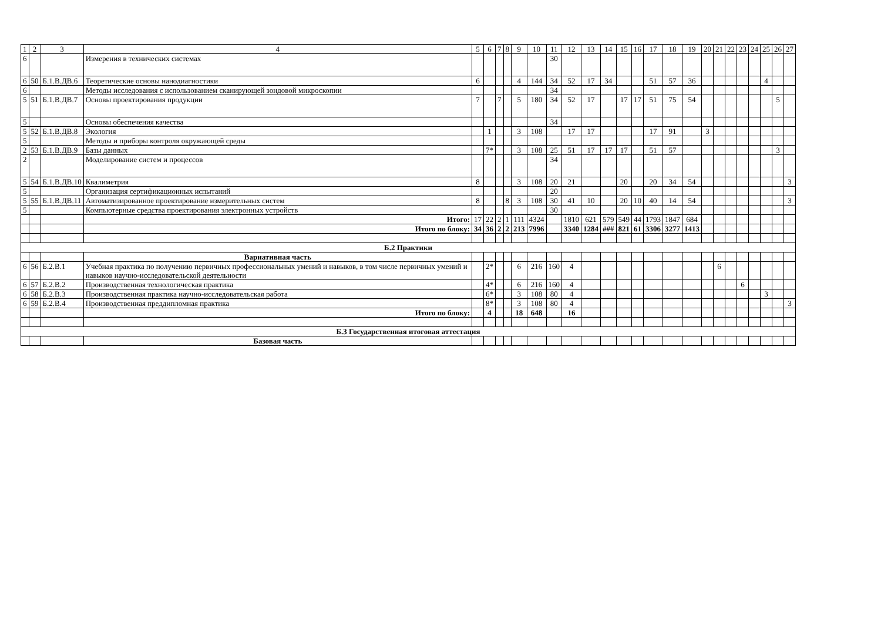| 1 | 2 | 3 | 4 | 5 | 6 | 7 | 8 | 9 | 10 | 11 | 12 | 13 | 14 | 15 | 16 | 17 | 18 | 19 | 20 | 21 | 22 | 23 | 24 | 25 | 26 | 27 |
| --- | --- | --- | --- | --- | --- | --- | --- | --- | --- | --- | --- | --- | --- | --- | --- | --- | --- | --- | --- | --- | --- | --- | --- | --- | --- | --- |
| 6 | | | Измерения в технических системах | | | | | | | 30 | | | | | | | | | | | | | | | | |
| 6 | 50 | Б.1.В.ДВ.6 | Теоретические основы нанодиагностики | 6 | | | | 4 | 144 | 34 | 52 | 17 | 34 | | | 51 | 57 | 36 | | | | | | 4 | | |
| 6 | | | Методы исследования с использованием сканирующей зондовой микроскопии | | | | | | | 34 | | | | | | | | | | | | | | | | |
| 5 | 51 | Б.1.В.ДВ.7 | Основы проектирования продукции | 7 | | 7 | | 5 | 180 | 34 | 52 | 17 | | 17 | 17 | 51 | 75 | 54 | | | | | | | 5 | |
| 5 | | | Основы обеспечения качества | | | | | | | 34 | | | | | | | | | | | | | | | | |
| 5 | 52 | Б.1.В.ДВ.8 | Экология | | 1 | | | 3 | 108 | | 17 | 17 | | | | 17 | 91 | | 3 | | | | | | | |
| 5 | | | Методы и приборы контроля окружающей среды | | | | | | | | | | | | | | | | | | | | | | | |
| 2 | 53 | Б.1.В.ДВ.9 | Базы данных | | 7* | | | 3 | 108 | 25 | 51 | 17 | 17 | 17 | | 51 | 57 | | | | | | | | 3 | |
| 2 | | | Моделирование систем и процессов | | | | | | | 34 | | | | | | | | | | | | | | | | |
| 5 | 54 | Б.1.В.ДВ.10 | Квалиметрия | 8 | | | | 3 | 108 | 20 | 21 | | | 20 | | 20 | 34 | 54 | | | | | | | | 3 |
| 5 | | | Организация сертификационных испытаний | | | | | | | 20 | | | | | | | | | | | | | | | | |
| 5 | 55 | Б.1.В.ДВ.11 | Автоматизированное проектирование измерительных систем | 8 | | | 8 | 3 | 108 | 30 | 41 | 10 | | 20 | 10 | 40 | 14 | 54 | | | | | | | | 3 |
| 5 | | | Компьютерные средства проектирования электронных устройств | | | | | | | 30 | | | | | | | | | | | | | | | | |
| | | | Итого: | 17 | 22 | 2 | 1 | 111 | 4324 | | 1810 | 621 | 579 | 549 | 44 | 1793 | 1847 | 684 | | | | | | | | |
| | | | Итого по блоку: | 34 | 36 | 2 | 2 | 213 | 7996 | | 3340 | 1284 | ### | 821 | 61 | 3306 | 3277 | 1413 | | | | | | | | |
| Б.2 Практики | | | | | | | | | | | | | | | | | | | | | | | | | | |
| | | | Вариативная часть | | | | | | | | | | | | | | | | | | | | | | | |
| 6 | 56 | Б.2.В.1 | Учебная практика по получению первичных профессиональных умений и навыков, в том числе первичных умений и навыков научно-исследовательской деятельности | | 2* | | | 6 | 216 | 160 | 4 | | | | | | | | | 6 | | | | | | |
| 6 | 57 | Б.2.В.2 | Производственная технологическая практика | | 4* | | | 6 | 216 | 160 | 4 | | | | | | | | | | | 6 | | | | |
| 6 | 58 | Б.2.В.3 | Производственная практика научно-исследовательская работа | | 6* | | | 3 | 108 | 80 | 4 | | | | | | | | | | | | | 3 | | |
| 6 | 59 | Б.2.В.4 | Производственная преддипломная практика | | 8* | | | 3 | 108 | 80 | 4 | | | | | | | | | | | | | | | 3 |
| | | | Итого по блоку: | | 4 | | | 18 | 648 | | 16 | | | | | | | | | | | | | | | |
| Б.3 Государственная итоговая аттестация | | | | | | | | | | | | | | | | | | | | | | | | | | |
| | | | Базовая часть | | | | | | | | | | | | | | | | | | | | | | | |